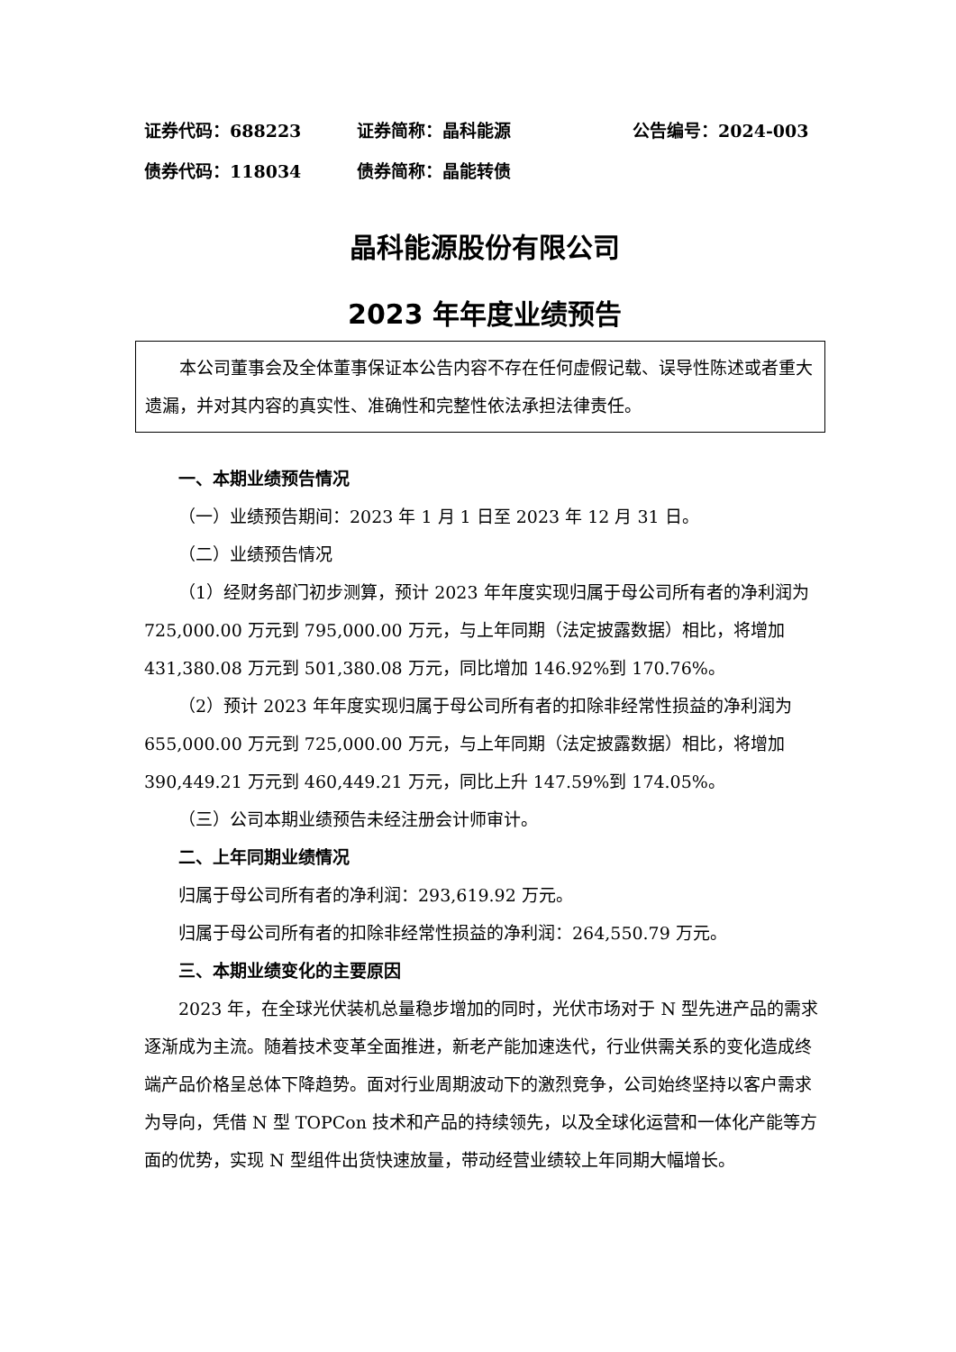证券代码：688223 证券简称：晶科能源 公告编号：2024-003
债券代码：118034 债券简称：晶能转债
晶科能源股份有限公司
2023 年年度业绩预告
本公司董事会及全体董事保证本公告内容不存在任何虚假记载、误导性陈述或者重大遗漏，并对其内容的真实性、准确性和完整性依法承担法律责任。
一、本期业绩预告情况
（一）业绩预告期间：2023 年 1 月 1 日至 2023 年 12 月 31 日。
（二）业绩预告情况
（1）经财务部门初步测算，预计 2023 年年度实现归属于母公司所有者的净利润为 725,000.00 万元到 795,000.00 万元，与上年同期（法定披露数据）相比，将增加 431,380.08 万元到 501,380.08 万元，同比增加 146.92%到 170.76%。
（2）预计 2023 年年度实现归属于母公司所有者的扣除非经常性损益的净利润为 655,000.00 万元到 725,000.00 万元，与上年同期（法定披露数据）相比，将增加 390,449.21 万元到 460,449.21 万元，同比上升 147.59%到 174.05%。
（三）公司本期业绩预告未经注册会计师审计。
二、上年同期业绩情况
归属于母公司所有者的净利润：293,619.92 万元。
归属于母公司所有者的扣除非经常性损益的净利润：264,550.79 万元。
三、本期业绩变化的主要原因
2023 年，在全球光伏装机总量稳步增加的同时，光伏市场对于 N 型先进产品的需求逐渐成为主流。随着技术变革全面推进，新老产能加速迭代，行业供需关系的变化造成终端产品价格呈总体下降趋势。面对行业周期波动下的激烈竞争，公司始终坚持以客户需求为导向，凭借 N 型 TOPCon 技术和产品的持续领先，以及全球化运营和一体化产能等方面的优势，实现 N 型组件出货快速放量，带动经营业绩较上年同期大幅增长。